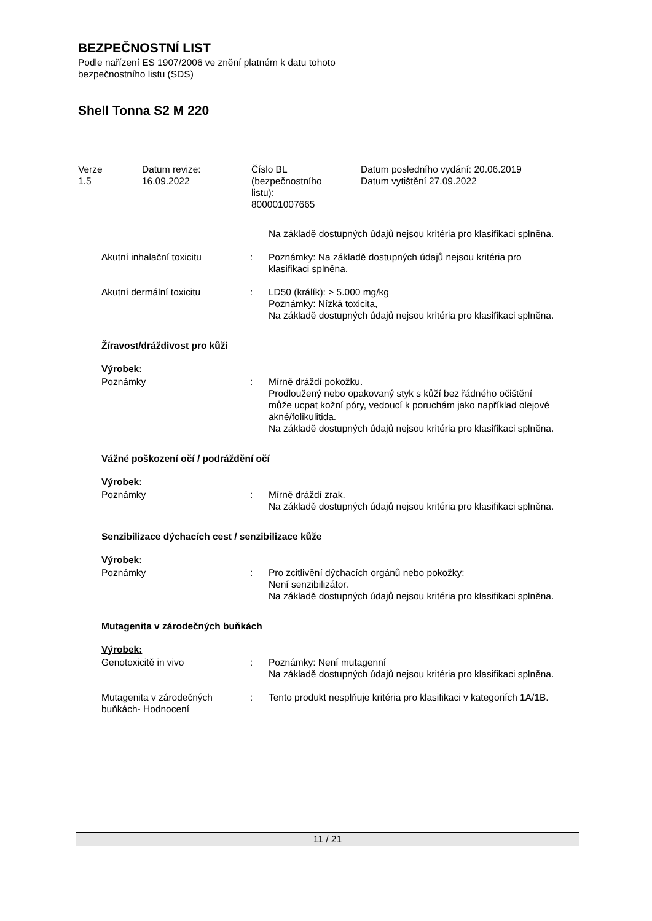BEZPEČNOSTNÍ LIST
Podle nařízení ES 1907/2006 ve znění platném k datu tohoto
bezpečnostního listu (SDS)
Shell Tonna S2 M 220
Verze
1.5
Datum revize:
16.09.2022
Číslo BL
(bezpečnostního
listu):
800001007665
Datum posledního vydání: 20.06.2019
Datum vytištění 27.09.2022
Na základě dostupných údajů nejsou kritéria pro klasifikaci splněna.
Akutní inhalační toxicitu : Poznámky: Na základě dostupných údajů nejsou kritéria pro klasifikaci splněna.
Akutní dermální toxicitu : LD50 (králík): > 5.000 mg/kg
Poznámky: Nízká toxicita,
Na základě dostupných údajů nejsou kritéria pro klasifikaci splněna.
Žíravost/dráždivost pro kůži
Výrobek:
Poznámky : Mírně dráždí pokožku.
Prodloužený nebo opakovaný styk s kůží bez řádného očištění může ucpat kožní póry, vedoucí k poruchám jako například olejové akné/folikulitida.
Na základě dostupných údajů nejsou kritéria pro klasifikaci splněna.
Vážné poškození očí / podráždění očí
Výrobek:
Poznámky : Mírně dráždí zrak.
Na základě dostupných údajů nejsou kritéria pro klasifikaci splněna.
Senzibilizace dýchacích cest / senzibilizace kůže
Výrobek:
Poznámky : Pro zcitlivění dýchacích orgánů nebo pokožky:
Není senzibilizátor.
Na základě dostupných údajů nejsou kritéria pro klasifikaci splněna.
Mutagenita v zárodečných buňkách
Výrobek:
Genotoxicitě in vivo : Poznámky: Není mutagenní
Na základě dostupných údajů nejsou kritéria pro klasifikaci splněna.
Mutagenita v zárodečných buňkách- Hodnocení
: Tento produkt nesplňuje kritéria pro klasifikaci v kategoriích 1A/1B.
11 / 21